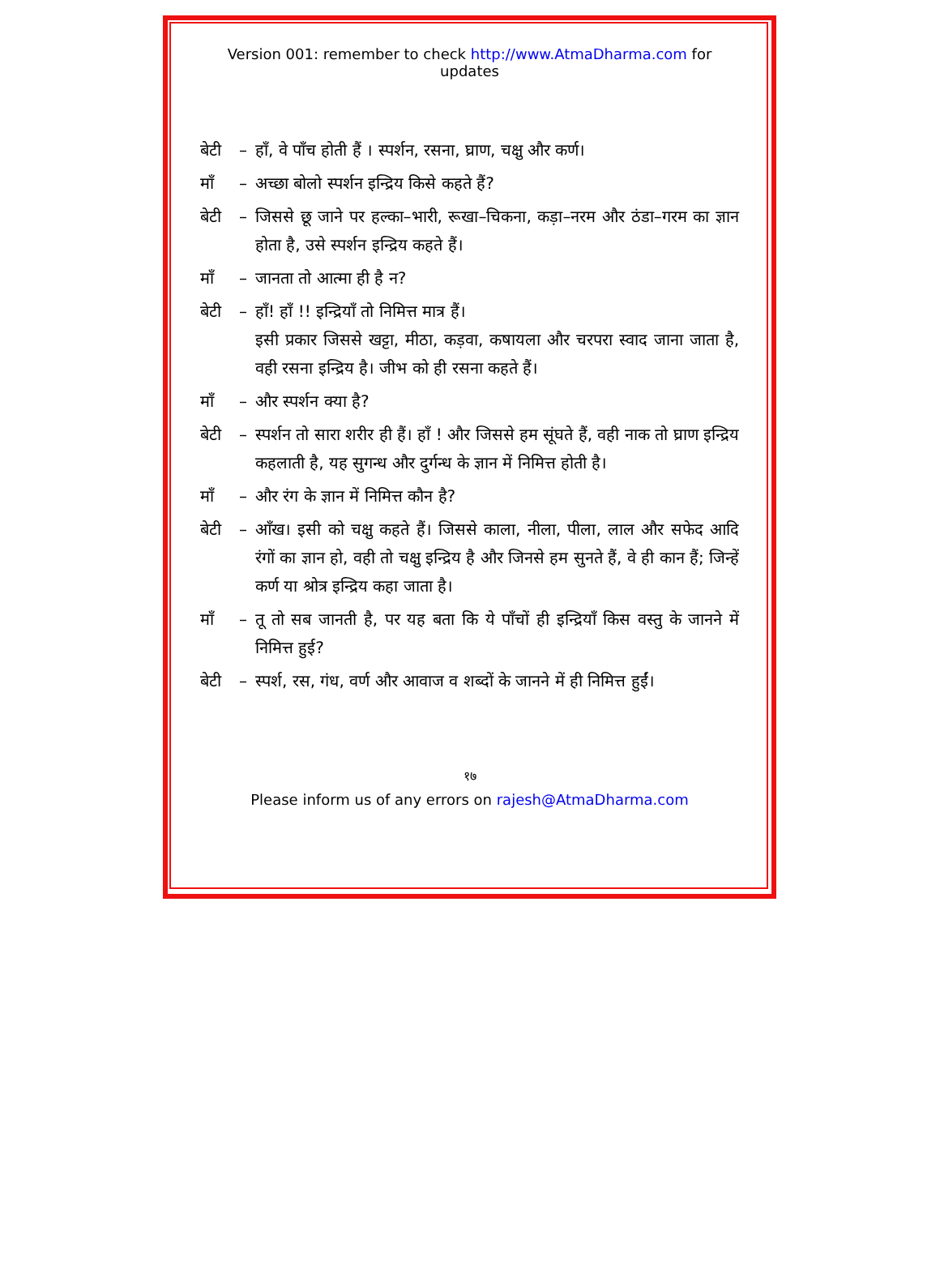Version 001: remember to check http://www.AtmaDharma.com for updates
बेटी – हाँ, वे पाँच होती हैं । स्पर्शन, रसना, घ्राण, चक्षु और कर्ण।
माँ – अच्छा बोलो स्पर्शन इन्द्रिय किसे कहते हैं?
बेटी – जिससे छू जाने पर हल्का–भारी, रूखा–चिकना, कड़ा–नरम और ठंडा–गरम का ज्ञान होता है, उसे स्पर्शन इन्द्रिय कहते हैं।
माँ – जानता तो आत्मा ही है न?
बेटी – हाँ! हाँ !! इन्द्रियाँ तो निमित्त मात्र हैं।
इसी प्रकार जिससे खट्टा, मीठा, कड़वा, कषायला और चरपरा स्वाद जाना जाता है, वही रसना इन्द्रिय है। जीभ को ही रसना कहते हैं।
माँ – और स्पर्शन क्या है?
बेटी – स्पर्शन तो सारा शरीर ही हैं। हाँ ! और जिससे हम सूंघते हैं, वही नाक तो घ्राण इन्द्रिय कहलाती है, यह सुगन्ध और दुर्गन्ध के ज्ञान में निमित्त होती है।
माँ – और रंग के ज्ञान में निमित्त कौन है?
बेटी – आँख। इसी को चक्षु कहते हैं। जिससे काला, नीला, पीला, लाल और सफेद आदि रंगों का ज्ञान हो, वही तो चक्षु इन्द्रिय है और जिनसे हम सुनते हैं, वे ही कान हैं; जिन्हें कर्ण या श्रोत्र इन्द्रिय कहा जाता है।
माँ – तू तो सब जानती है, पर यह बता कि ये पाँचों ही इन्द्रियाँ किस वस्तु के जानने में निमित्त हुई?
बेटी – स्पर्श, रस, गंध, वर्ण और आवाज व शब्दों के जानने में ही निमित्त हुईं।
१७
Please inform us of any errors on rajesh@AtmaDharma.com